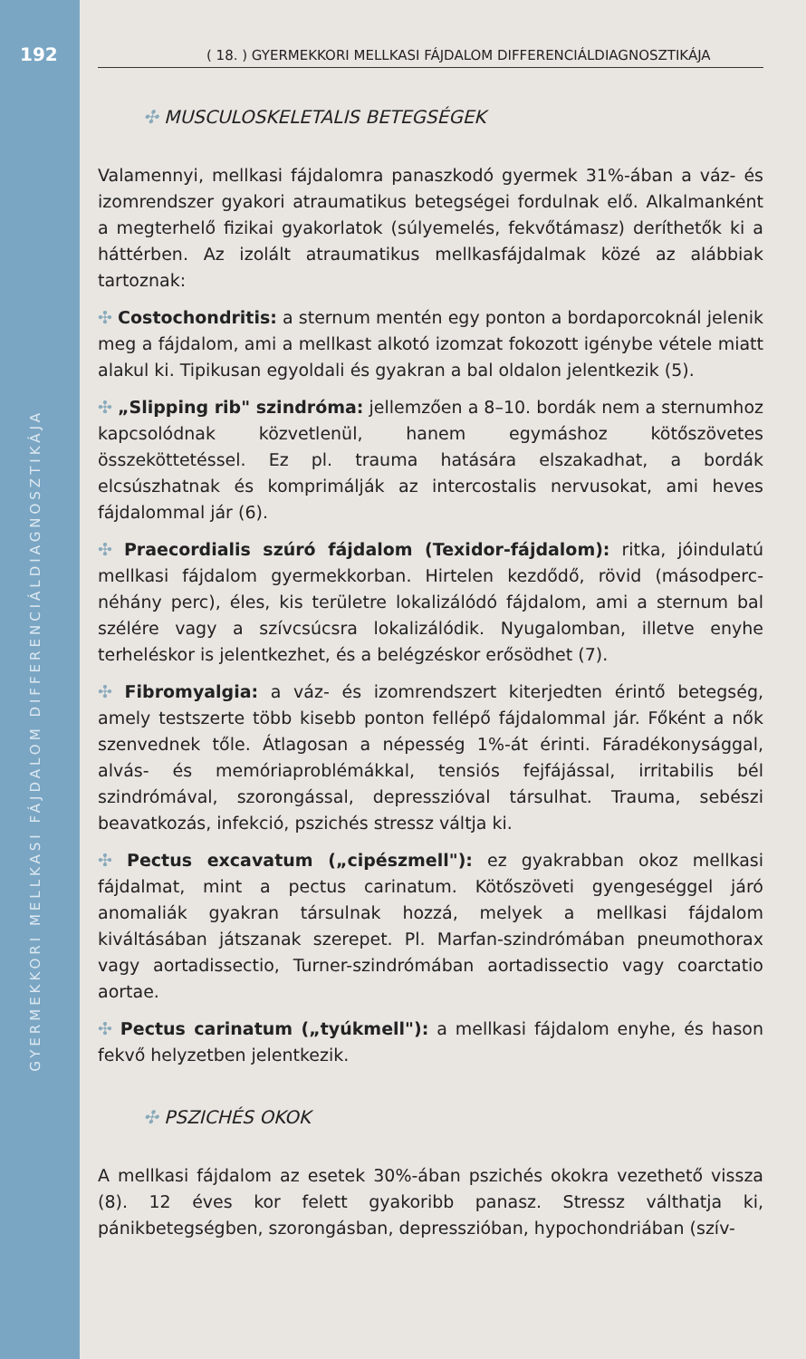192
GYERMEKKORI MELLKASI FÁJDALOM DIFFERENCIÁLDIAGNOSZTIKÁJA
( 18. ) GYERMEKKORI MELLKASI FÁJDALOM DIFFERENCIÁLDIAGNOSZTIKÁJA
✣ MUSCULOSKELETALIS BETEGSÉGEK
Valamennyi, mellkasi fájdalomra panaszkodó gyermek 31%-ában a váz- és izomrendszer gyakori atraumatikus betegségei fordulnak elő. Alkalmanként a megterhelő fizikai gyakorlatok (súlyemelés, fekvőtámasz) deríthetők ki a háttérben. Az izolált atraumatikus mellkasfájdalmak közé az alábbiak tartoznak:
✣ Costochondritis: a sternum mentén egy ponton a bordaporcoknál jelenik meg a fájdalom, ami a mellkast alkotó izomzat fokozott igénybe vétele miatt alakul ki. Tipikusan egyoldali és gyakran a bal oldalon jelentkezik (5).
✣ „Slipping rib" szindróma: jellemzően a 8–10. bordák nem a sternumhoz kapcsolódnak közvetlenül, hanem egymáshoz kötőszövetes összeköttetéssel. Ez pl. trauma hatására elszakadhat, a bordák elcsúszhatnak és komprimálják az intercostalis nervusokat, ami heves fájdalommal jár (6).
✣ Praecordialis szúró fájdalom (Texidor-fájdalom): ritka, jóindulatú mellkasi fájdalom gyermekkorban. Hirtelen kezdődő, rövid (másodperc-néhány perc), éles, kis területre lokalizálódó fájdalom, ami a sternum bal szélére vagy a szívcsúcsra lokalizálódik. Nyugalomban, illetve enyhe terheléskor is jelentkezhet, és a belégzéskor erősödhet (7).
✣ Fibromyalgia: a váz- és izomrendszert kiterjedten érintő betegség, amely testszerte több kisebb ponton fellépő fájdalommal jár. Főként a nők szenvednek tőle. Átlagosan a népesség 1%-át érinti. Fáradékonysággal, alvás- és memóriaproblémákkal, tensiós fejfájással, irritabilis bél szindrómával, szorongással, depresszióval társulhat. Trauma, sebészi beavatkozás, infekció, pszichés stressz váltja ki.
✣ Pectus excavatum („cipészmell"): ez gyakrabban okoz mellkasi fájdalmat, mint a pectus carinatum. Kötőszöveti gyengeséggel járó anomaliák gyakran társulnak hozzá, melyek a mellkasi fájdalom kiváltásában játszanak szerepet. Pl. Marfan-szindrómában pneumothorax vagy aortadissectio, Turner-szindrómában aortadissectio vagy coarctatio aortae.
✣ Pectus carinatum („tyúkmell"): a mellkasi fájdalom enyhe, és hason fekvő helyzetben jelentkezik.
✣ PSZICHÉS OKOK
A mellkasi fájdalom az esetek 30%-ában pszichés okokra vezethető vissza (8). 12 éves kor felett gyakoribb panasz. Stressz válthatja ki, pánikbetegségben, szorongásban, depresszióban, hypochondriában (szív-